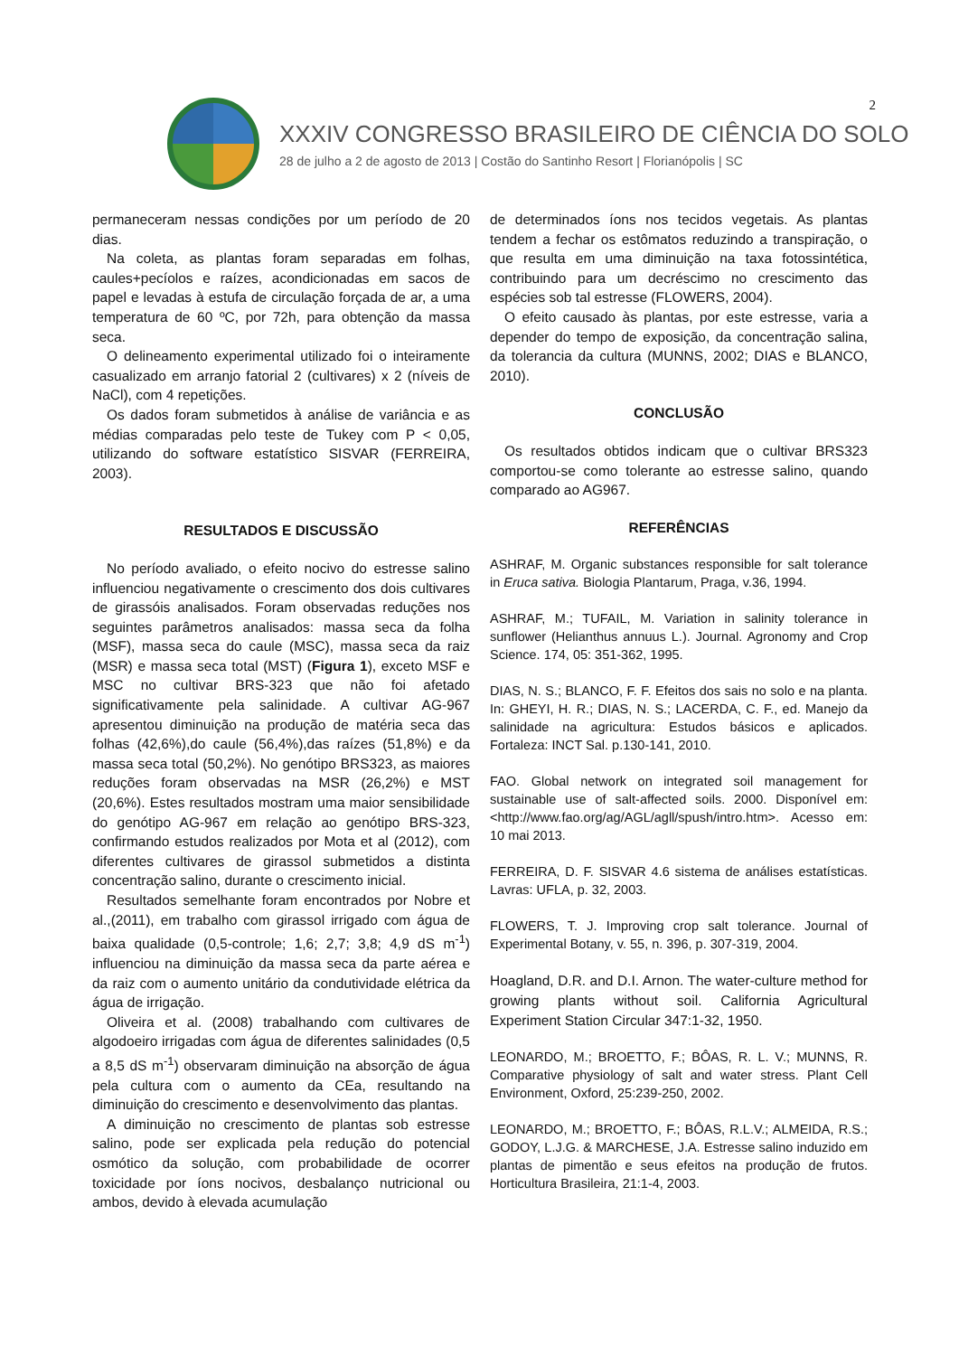2
XXXIV CONGRESSO BRASILEIRO DE CIÊNCIA DO SOLO
28 de julho a 2 de agosto de 2013 | Costão do Santinho Resort | Florianópolis | SC
permaneceram nessas condições por um período de 20 dias.
Na coleta, as plantas foram separadas em folhas, caules+pecíolos e raízes, acondicionadas em sacos de papel e levadas à estufa de circulação forçada de ar, a uma temperatura de 60 ºC, por 72h, para obtenção da massa seca.
O delineamento experimental utilizado foi o inteiramente casualizado em arranjo fatorial 2 (cultivares) x 2 (níveis de NaCl), com 4 repetições.
Os dados foram submetidos à análise de variância e as médias comparadas pelo teste de Tukey com P < 0,05, utilizando do software estatístico SISVAR (FERREIRA, 2003).
RESULTADOS E DISCUSSÃO
No período avaliado, o efeito nocivo do estresse salino influenciou negativamente o crescimento dos dois cultivares de girassóis analisados. Foram observadas reduções nos seguintes parâmetros analisados: massa seca da folha (MSF), massa seca do caule (MSC), massa seca da raiz (MSR) e massa seca total (MST) (Figura 1), exceto MSF e MSC no cultivar BRS-323 que não foi afetado significativamente pela salinidade. A cultivar AG-967 apresentou diminuição na produção de matéria seca das folhas (42,6%),do caule (56,4%),das raízes (51,8%) e da massa seca total (50,2%). No genótipo BRS323, as maiores reduções foram observadas na MSR (26,2%) e MST (20,6%). Estes resultados mostram uma maior sensibilidade do genótipo AG-967 em relação ao genótipo BRS-323, confirmando estudos realizados por Mota et al (2012), com diferentes cultivares de girassol submetidos a distinta concentração salino, durante o crescimento inicial.
Resultados semelhante foram encontrados por Nobre et al.,(2011), em trabalho com girassol irrigado com água de baixa qualidade (0,5-controle; 1,6; 2,7; 3,8; 4,9 dS m<sup>-1</sup>) influenciou na diminuição da massa seca da parte aérea e da raiz com o aumento unitário da condutividade elétrica da água de irrigação.
Oliveira et al. (2008) trabalhando com cultivares de algodoeiro irrigadas com água de diferentes salinidades (0,5 a 8,5 dS m<sup>-1</sup>) observaram diminuição na absorção de água pela cultura com o aumento da CEa, resultando na diminuição do crescimento e desenvolvimento das plantas.
A diminuição no crescimento de plantas sob estresse salino, pode ser explicada pela redução do potencial osmótico da solução, com probabilidade de ocorrer toxicidade por íons nocivos, desbalanço nutricional ou ambos, devido à elevada acumulação
de determinados íons nos tecidos vegetais. As plantas tendem a fechar os estômatos reduzindo a transpiração, o que resulta em uma diminuição na taxa fotossintética, contribuindo para um decréscimo no crescimento das espécies sob tal estresse (FLOWERS, 2004).
O efeito causado às plantas, por este estresse, varia a depender do tempo de exposição, da concentração salina, da tolerancia da cultura (MUNNS, 2002; DIAS e BLANCO, 2010).
CONCLUSÃO
Os resultados obtidos indicam que o cultivar BRS323 comportou-se como tolerante ao estresse salino, quando comparado ao AG967.
REFERÊNCIAS
ASHRAF, M. Organic substances responsible for salt tolerance in Eruca sativa. Biologia Plantarum, Praga, v.36, 1994.
ASHRAF, M.; TUFAIL, M. Variation in salinity tolerance in sunflower (Helianthus annuus L.). Journal. Agronomy and Crop Science. 174, 05: 351-362, 1995.
DIAS, N. S.; BLANCO, F. F. Efeitos dos sais no solo e na planta. In: GHEYI, H. R.; DIAS, N. S.; LACERDA, C. F., ed. Manejo da salinidade na agricultura: Estudos básicos e aplicados. Fortaleza: INCT Sal. p.130-141, 2010.
FAO. Global network on integrated soil management for sustainable use of salt-affected soils. 2000. Disponível em: <http://www.fao.org/ag/AGL/agll/spush/intro.htm>. Acesso em: 10 mai 2013.
FERREIRA, D. F. SISVAR 4.6 sistema de análises estatísticas. Lavras: UFLA, p. 32, 2003.
FLOWERS, T. J. Improving crop salt tolerance. Journal of Experimental Botany, v. 55, n. 396, p. 307-319, 2004.
Hoagland, D.R. and D.I. Arnon. The water-culture method for growing plants without soil. California Agricultural Experiment Station Circular 347:1-32, 1950.
LEONARDO, M.; BROETTO, F.; BÔAS, R. L. V.; MUNNS, R. Comparative physiology of salt and water stress. Plant Cell Environment, Oxford, 25:239-250, 2002.
LEONARDO, M.; BROETTO, F.; BÔAS, R.L.V.; ALMEIDA, R.S.; GODOY, L.J.G. & MARCHESE, J.A. Estresse salino induzido em plantas de pimentão e seus efeitos na produção de frutos. Horticultura Brasileira, 21:1-4, 2003.